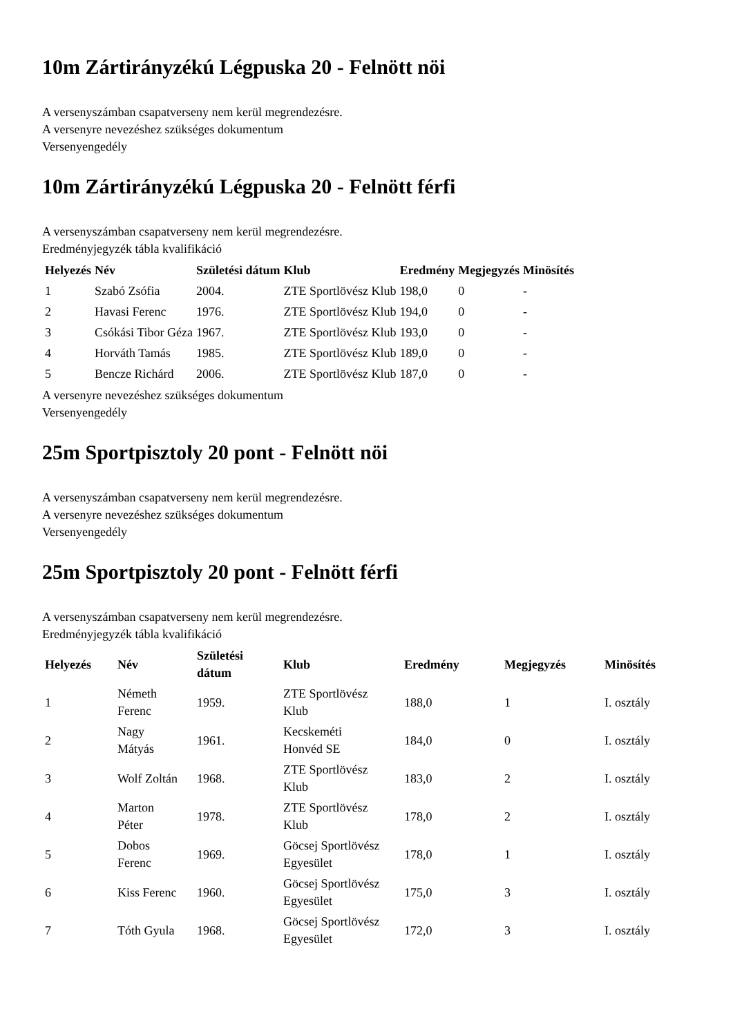10m Zártirányzékú Légpuska 20 - Felnött nöi
A versenyszámban csapatverseny nem kerül megrendezésre.
A versenyre nevezéshez szükséges dokumentum
Versenyengedély
10m Zártirányzékú Légpuska 20 - Felnött férfi
A versenyszámban csapatverseny nem kerül megrendezésre.
Eredményjegyzék tábla kvalifikáció
| Helyezés | Név | Születési dátum | Klub | Eredmény | Megjegyzés | Minösítés |
| --- | --- | --- | --- | --- | --- | --- |
| 1 | Szabó Zsófia | 2004. | ZTE Sportlövész Klub | 198,0 | 0 | - |
| 2 | Havasi Ferenc | 1976. | ZTE Sportlövész Klub | 194,0 | 0 | - |
| 3 | Csókási Tibor Géza | 1967. | ZTE Sportlövész Klub | 193,0 | 0 | - |
| 4 | Horváth Tamás | 1985. | ZTE Sportlövész Klub | 189,0 | 0 | - |
| 5 | Bencze Richárd | 2006. | ZTE Sportlövész Klub | 187,0 | 0 | - |
A versenyre nevezéshez szükséges dokumentum
Versenyengedély
25m Sportpisztoly 20 pont - Felnött nöi
A versenyszámban csapatverseny nem kerül megrendezésre.
A versenyre nevezéshez szükséges dokumentum
Versenyengedély
25m Sportpisztoly 20 pont - Felnött férfi
A versenyszámban csapatverseny nem kerül megrendezésre.
Eredményjegyzék tábla kvalifikáció
| Helyezés | Név | Születési dátum | Klub | Eredmény | Megjegyzés | Minösítés |
| --- | --- | --- | --- | --- | --- | --- |
| 1 | Németh Ferenc | 1959. | ZTE Sportlövész Klub | 188,0 | 1 | I. osztály |
| 2 | Nagy Mátyás | 1961. | Kecskeméti Honvéd SE | 184,0 | 0 | I. osztály |
| 3 | Wolf Zoltán | 1968. | ZTE Sportlövész Klub | 183,0 | 2 | I. osztály |
| 4 | Marton Péter | 1978. | ZTE Sportlövész Klub | 178,0 | 2 | I. osztály |
| 5 | Dobos Ferenc | 1969. | Göcsej Sportlövész Egyesület | 178,0 | 1 | I. osztály |
| 6 | Kiss Ferenc | 1960. | Göcsej Sportlövész Egyesület | 175,0 | 3 | I. osztály |
| 7 | Tóth Gyula | 1968. | Göcsej Sportlövész Egyesület | 172,0 | 3 | I. osztály |